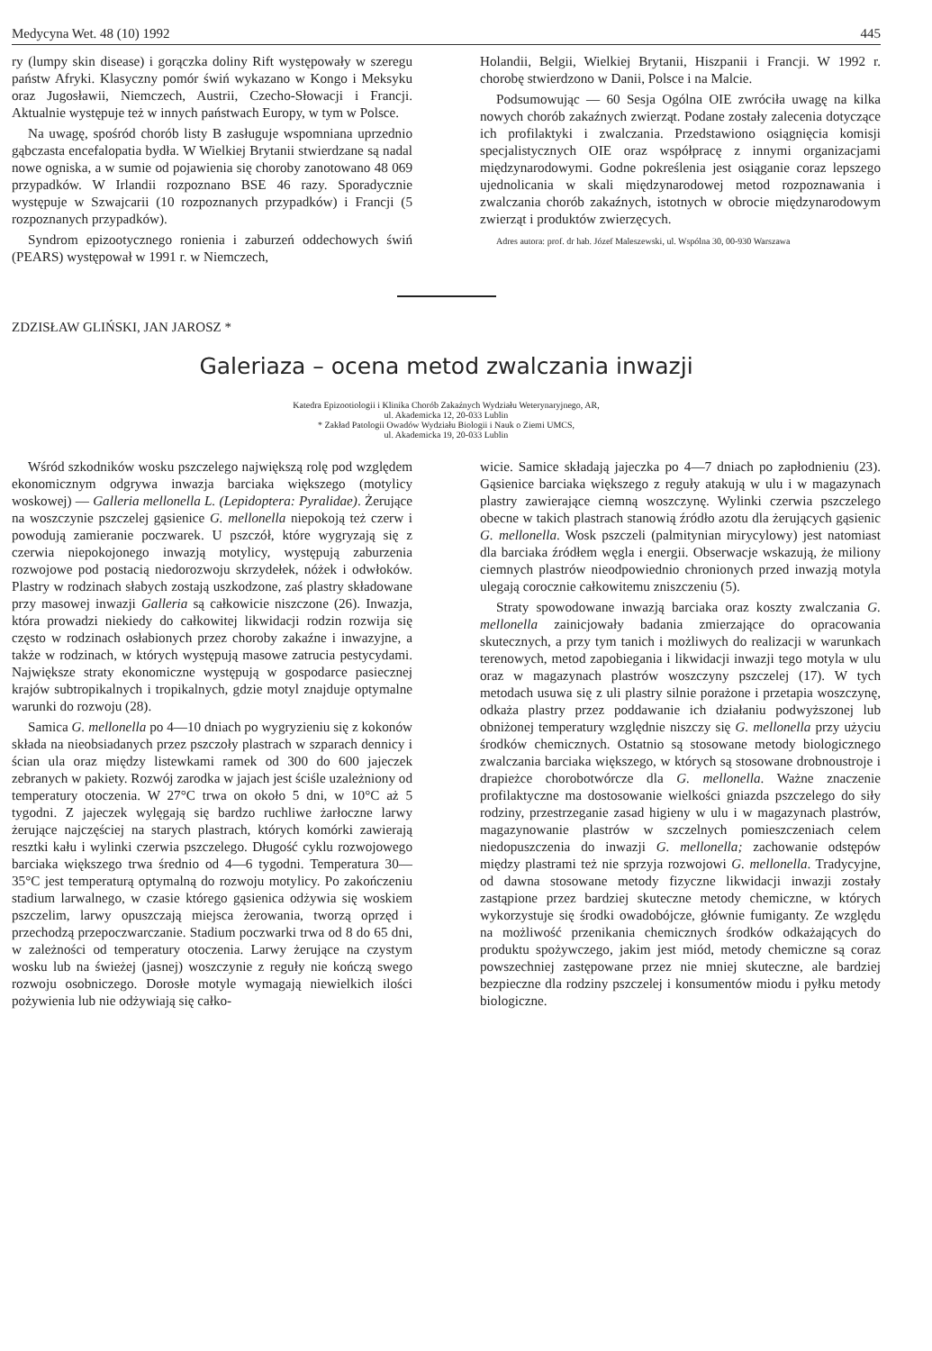Medycyna Wet. 48 (10) 1992 445
ry (lumpy skin disease) i gorączka doliny Rift występowały w szeregu państw Afryki. Klasyczny pomór świń wykazano w Kongo i Meksyku oraz Jugosławii, Niemczech, Austrii, Czecho-Słowacji i Francji. Aktualnie występuje też w innych państwach Europy, w tym w Polsce.
Na uwagę, spośród chorób listy B zasługuje wspomniana uprzednio gąbczasta encefalopatia bydła. W Wielkiej Brytanii stwierdzane są nadal nowe ogniska, a w sumie od pojawienia się choroby zanotowano 48 069 przypadków. W Irlandii rozpoznano BSE 46 razy. Sporadycznie występuje w Szwajcarii (10 rozpoznanych przypadków) i Francji (5 rozpoznanych przypadków).
Syndrom epizootycznego ronienia i zaburzeń oddechowych świń (PEARS) występował w 1991 r. w Niemczech,
Holandii, Belgii, Wielkiej Brytanii, Hiszpanii i Francji. W 1992 r. chorobę stwierdzono w Danii, Polsce i na Malcie.
Podsumowując — 60 Sesja Ogólna OIE zwróciła uwagę na kilka nowych chorób zakaźnych zwierząt. Podane zostały zalecenia dotyczące ich profilaktyki i zwalczania. Przedstawiono osiągnięcia komisji specjalistycznych OIE oraz współpracę z innymi organizacjami międzynarodowymi. Godne pokreślenia jest osiąganie coraz lepszego ujednolicania w skali międzynarodowej metod rozpoznawania i zwalczania chorób zakaźnych, istotnych w obrocie międzynarodowym zwierząt i produktów zwierzęcych.
Adres autora: prof. dr hab. Józef Maleszewski, ul. Wspólna 30, 00-930 Warszawa
ZDZISŁAW GLIŃSKI, JAN JAROSZ *
Galeriaza – ocena metod zwalczania inwazji
Katedra Epizootiologii i Klinika Chorób Zakaźnych Wydziału Weterynaryjnego, AR,
ul. Akademicka 12, 20-033 Lublin
* Zakład Patologii Owadów Wydziału Biologii i Nauk o Ziemi UMCS,
ul. Akademicka 19, 20-033 Lublin
Wśród szkodników wosku pszczelego największą rolę pod względem ekonomicznym odgrywa inwazja barciaka większego (motylicy woskowej) — Galleria mellonella L. (Lepidoptera: Pyralidae). Żerujące na woszczynie pszczelej gąsienice G. mellonella niepokoją też czerw i powodują zamieranie poczwarek. U pszczół, które wygryzają się z czerwia niepokojonego inwazją motylicy, występują zaburzenia rozwojowe pod postacią niedorozwoju skrzydełek, nóżek i odwłoków. Plastry w rodzinach słabych zostają uszkodzone, zaś plastry składowane przy masowej inwazji Galleria są całkowicie niszczone (26). Inwazja, która prowadzi niekiedy do całkowitej likwidacji rodzin rozwija się często w rodzinach osłabionych przez choroby zakaźne i inwazyjne, a także w rodzinach, w których występują masowe zatrucia pestycydami. Największe straty ekonomiczne występują w gospodarce pasiecznej krajów subtropikalnych i tropikalnych, gdzie motyl znajduje optymalne warunki do rozwoju (28).
Samica G. mellonella po 4—10 dniach po wygryzieniu się z kokonów składa na nieobsiadanych przez pszczoły plastrach w szparach dennicy i ścian ula oraz między listewkami ramek od 300 do 600 jajeczek zebranych w pakiety. Rozwój zarodka w jajach jest ściśle uzależniony od temperatury otoczenia. W 27°C trwa on około 5 dni, w 10°C aż 5 tygodni. Z jajeczek wylęgają się bardzo ruchliwe żarłoczne larwy żerujące najczęściej na starych plastrach, których komórki zawierają resztki kału i wylinki czerwia pszczelego. Długość cyklu rozwojowego barciaka większego trwa średnio od 4—6 tygodni. Temperatura 30—35°C jest temperaturą optymalną do rozwoju motylicy. Po zakończeniu stadium larwalnego, w czasie którego gąsienica odżywia się woskiem pszczelim, larwy opuszczają miejsca żerowania, tworzą oprzęd i przechodzą przepoczwarczanie. Stadium poczwarki trwa od 8 do 65 dni, w zależności od temperatury otoczenia. Larwy żerujące na czystym wosku lub na świeżej (jasnej) woszczynie z reguły nie kończą swego rozwoju osobniczego. Dorosłe motyle wymagają niewielkich ilości pożywienia lub nie odżywiają się całko-
wicie. Samice składają jajeczka po 4—7 dniach po zapłodnieniu (23). Gąsienice barciaka większego z reguły atakują w ulu i w magazynach plastry zawierające ciemną woszczynę. Wylinki czerwia pszczelego obecne w takich plastrach stanowią źródło azotu dla żerujących gąsienic G. mellonella. Wosk pszczeli (palmitynian mirycylowy) jest natomiast dla barciaka źródłem węgla i energii. Obserwacje wskazują, że miliony ciemnych plastrów nieodpowiednio chronionych przed inwazją motyla ulegają corocznie całkowitemu zniszczeniu (5).
Straty spowodowane inwazją barciaka oraz koszty zwalczania G. mellonella zainicjowały badania zmierzające do opracowania skutecznych, a przy tym tanich i możliwych do realizacji w warunkach terenowych, metod zapobiegania i likwidacji inwazji tego motyla w ulu oraz w magazynach plastrów woszczyny pszczelej (17). W tych metodach usuwa się z uli plastry silnie porażone i przetapia woszczynę, odkaża plastry przez poddawanie ich działaniu podwyższonej lub obniżonej temperatury względnie niszczy się G. mellonella przy użyciu środków chemicznych. Ostatnio są stosowane metody biologicznego zwalczania barciaka większego, w których są stosowane drobnoustroje i drapieżce chorobotwórcze dla G. mellonella. Ważne znaczenie profilaktyczne ma dostosowanie wielkości gniazda pszczelego do siły rodziny, przestrzeganie zasad higieny w ulu i w magazynach plastrów, magazynowanie plastrów w szczelnych pomieszczeniach celem niedopuszczenia do inwazji G. mellonella; zachowanie odstępów między plastrami też nie sprzyja rozwojowi G. mellonella. Tradycyjne, od dawna stosowane metody fizyczne likwidacji inwazji zostały zastąpione przez bardziej skuteczne metody chemiczne, w których wykorzystuje się środki owadobójcze, głównie fumiganty. Ze względu na możliwość przenikania chemicznych środków odkażających do produktu spożywczego, jakim jest miód, metody chemiczne są coraz powszechniej zastępowane przez nie mniej skuteczne, ale bardziej bezpieczne dla rodziny pszczelej i konsumentów miodu i pyłku metody biologiczne.